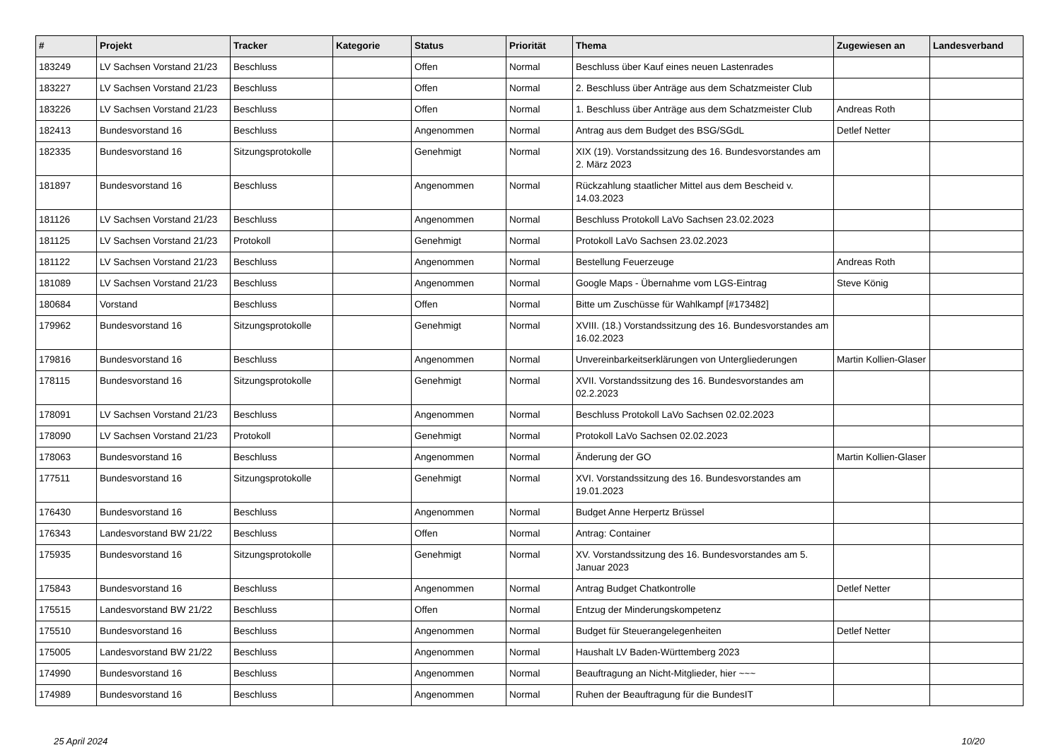| # | Projekt | Tracker | Kategorie | Status | Priorität | Thema | Zugewiesen an | Landesverband |
| --- | --- | --- | --- | --- | --- | --- | --- | --- |
| 183249 | LV Sachsen Vorstand 21/23 | Beschluss | | Offen | Normal | Beschluss über Kauf eines neuen Lastenrades | | |
| 183227 | LV Sachsen Vorstand 21/23 | Beschluss | | Offen | Normal | 2. Beschluss über Anträge aus dem Schatzmeister Club | | |
| 183226 | LV Sachsen Vorstand 21/23 | Beschluss | | Offen | Normal | 1. Beschluss über Anträge aus dem Schatzmeister Club | Andreas Roth | |
| 182413 | Bundesvorstand 16 | Beschluss | | Angenommen | Normal | Antrag aus dem Budget des BSG/SGdL | Detlef Netter | |
| 182335 | Bundesvorstand 16 | Sitzungsprotokolle | | Genehmigt | Normal | XIX (19). Vorstandssitzung des 16. Bundesvorstandes am 2. März 2023 | | |
| 181897 | Bundesvorstand 16 | Beschluss | | Angenommen | Normal | Rückzahlung staatlicher Mittel aus dem Bescheid v. 14.03.2023 | | |
| 181126 | LV Sachsen Vorstand 21/23 | Beschluss | | Angenommen | Normal | Beschluss Protokoll LaVo Sachsen 23.02.2023 | | |
| 181125 | LV Sachsen Vorstand 21/23 | Protokoll | | Genehmigt | Normal | Protokoll LaVo Sachsen 23.02.2023 | | |
| 181122 | LV Sachsen Vorstand 21/23 | Beschluss | | Angenommen | Normal | Bestellung Feuerzeuge | Andreas Roth | |
| 181089 | LV Sachsen Vorstand 21/23 | Beschluss | | Angenommen | Normal | Google Maps - Übernahme vom LGS-Eintrag | Steve König | |
| 180684 | Vorstand | Beschluss | | Offen | Normal | Bitte um Zuschüsse für Wahlkampf [#173482] | | |
| 179962 | Bundesvorstand 16 | Sitzungsprotokolle | | Genehmigt | Normal | XVIII. (18.) Vorstandssitzung des 16. Bundesvorstandes am 16.02.2023 | | |
| 179816 | Bundesvorstand 16 | Beschluss | | Angenommen | Normal | Unvereinbarkeitserklärungen von Untergliederungen | Martin Kollien-Glaser | |
| 178115 | Bundesvorstand 16 | Sitzungsprotokolle | | Genehmigt | Normal | XVII. Vorstandssitzung des 16. Bundesvorstandes am 02.2.2023 | | |
| 178091 | LV Sachsen Vorstand 21/23 | Beschluss | | Angenommen | Normal | Beschluss Protokoll LaVo Sachsen 02.02.2023 | | |
| 178090 | LV Sachsen Vorstand 21/23 | Protokoll | | Genehmigt | Normal | Protokoll LaVo Sachsen 02.02.2023 | | |
| 178063 | Bundesvorstand 16 | Beschluss | | Angenommen | Normal | Änderung der GO | Martin Kollien-Glaser | |
| 177511 | Bundesvorstand 16 | Sitzungsprotokolle | | Genehmigt | Normal | XVI. Vorstandssitzung des 16. Bundesvorstandes am 19.01.2023 | | |
| 176430 | Bundesvorstand 16 | Beschluss | | Angenommen | Normal | Budget Anne Herpertz Brüssel | | |
| 176343 | Landesvorstand BW 21/22 | Beschluss | | Offen | Normal | Antrag: Container | | |
| 175935 | Bundesvorstand 16 | Sitzungsprotokolle | | Genehmigt | Normal | XV. Vorstandssitzung des 16. Bundesvorstandes am 5. Januar 2023 | | |
| 175843 | Bundesvorstand 16 | Beschluss | | Angenommen | Normal | Antrag Budget Chatkontrolle | Detlef Netter | |
| 175515 | Landesvorstand BW 21/22 | Beschluss | | Offen | Normal | Entzug der Minderungskompetenz | | |
| 175510 | Bundesvorstand 16 | Beschluss | | Angenommen | Normal | Budget für Steuerangelegenheiten | Detlef Netter | |
| 175005 | Landesvorstand BW 21/22 | Beschluss | | Angenommen | Normal | Haushalt LV Baden-Württemberg 2023 | | |
| 174990 | Bundesvorstand 16 | Beschluss | | Angenommen | Normal | Beauftragung an Nicht-Mitglieder, hier ~~~ | | |
| 174989 | Bundesvorstand 16 | Beschluss | | Angenommen | Normal | Ruhen der Beauftragung für die BundesIT | | |
25 April 2024 10/20